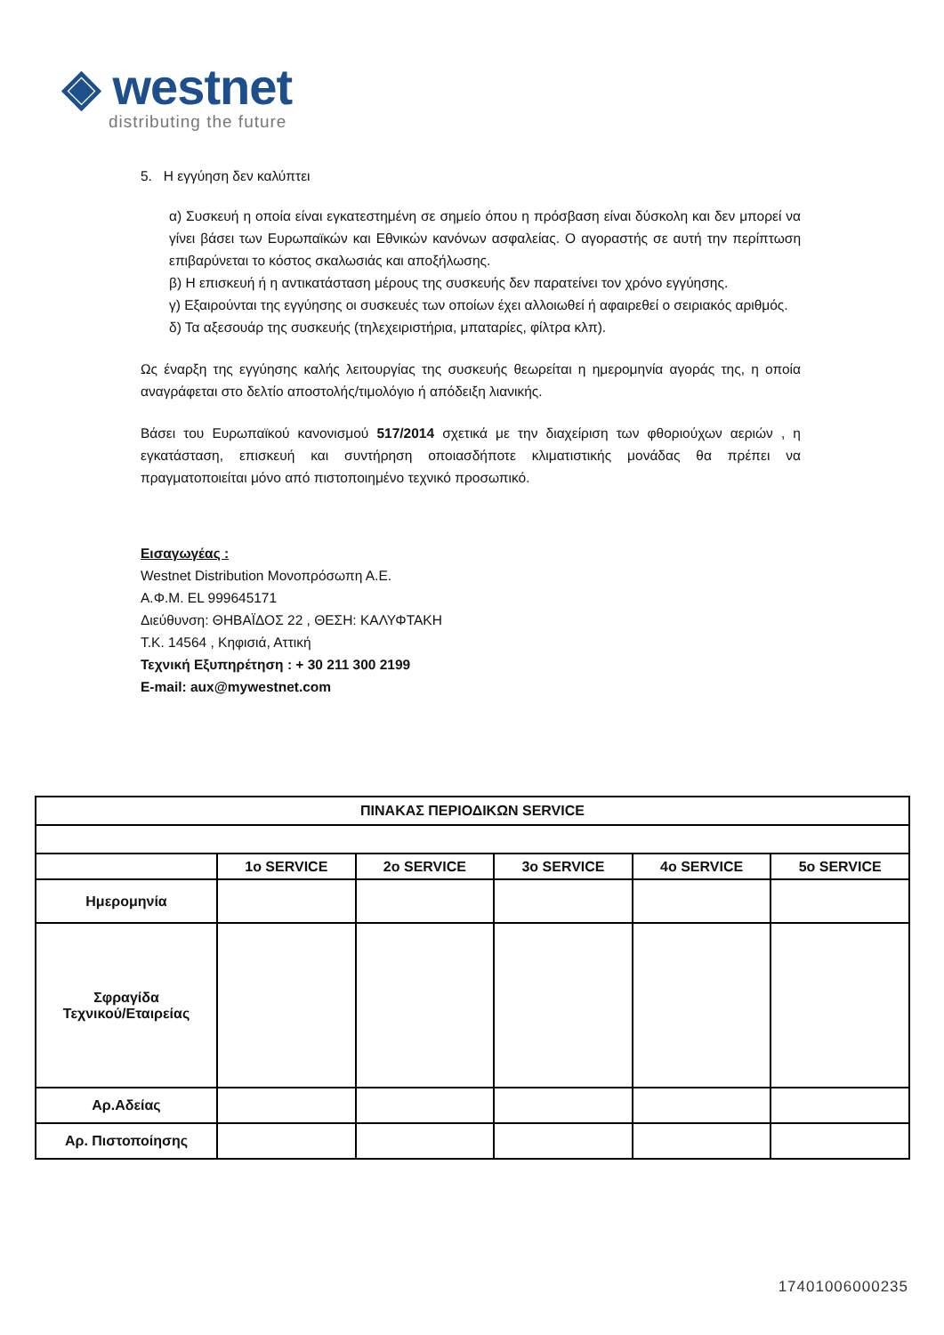◈ westnet
distributing the future
5. Η εγγύηση δεν καλύπτει
α) Συσκευή η οποία είναι εγκατεστημένη σε σημείο όπου η πρόσβαση είναι δύσκολη και δεν μπορεί να γίνει βάσει των Ευρωπαϊκών και Εθνικών κανόνων ασφαλείας. Ο αγοραστής σε αυτή την περίπτωση επιβαρύνεται το κόστος σκαλωσιάς και αποξήλωσης.
β) Η επισκευή ή η αντικατάσταση μέρους της συσκευής δεν παρατείνει τον χρόνο εγγύησης.
γ) Εξαιρούνται της εγγύησης οι συσκευές των οποίων έχει αλλοιωθεί ή αφαιρεθεί ο σειριακός αριθμός.
δ) Τα αξεσουάρ της συσκευής (τηλεχειριστήρια, μπαταρίες, φίλτρα κλπ).
Ως έναρξη της εγγύησης καλής λειτουργίας της συσκευής θεωρείται η ημερομηνία αγοράς της, η οποία αναγράφεται στο δελτίο αποστολής/τιμολόγιο ή απόδειξη λιανικής.
Βάσει του Ευρωπαϊκού κανονισμού 517/2014 σχετικά με την διαχείριση των φθοριούχων αεριών , η εγκατάσταση, επισκευή και συντήρηση οποιασδήποτε κλιματιστικής μονάδας θα πρέπει να πραγματοποιείται μόνο από πιστοποιημένο τεχνικό προσωπικό.
Εισαγωγέας :
Westnet Distribution Μονοπρόσωπη Α.Ε.
Α.Φ.Μ. EL 999645171
Διεύθυνση: ΘΗΒΑΪΔΟΣ 22 , ΘΕΣΗ: ΚΑΛΥΦΤΑΚΗ
Τ.Κ. 14564 , Κηφισιά, Αττική
Τεχνική Εξυπηρέτηση : + 30 211 300 2199
E-mail: aux@mywestnet.com
| ΠΙΝΑΚΑΣ ΠΕΡΙΟΔΙΚΩΝ SERVICE | | | | | |
| --- | --- | --- | --- | --- | --- |
| | 1o SERVICE | 2o SERVICE | 3o SERVICE | 4o SERVICE | 5o SERVICE |
| Ημερομηνία | | | | | |
| Σφραγίδα Τεχνικού/Εταιρείας | | | | | |
| Αρ.Αδείας | | | | | |
| Αρ. Πιστοποίησης | | | | | |
17401006000235